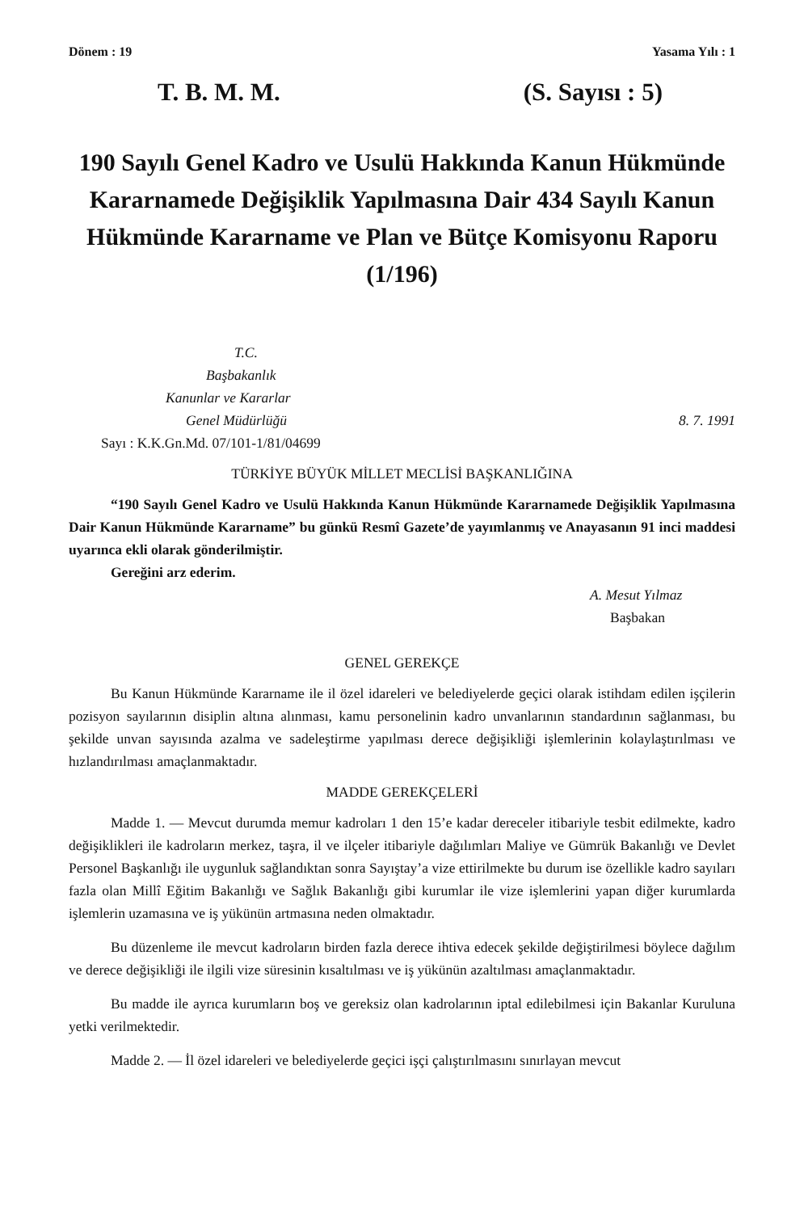Dönem : 19 Yasama Yılı : 1
T. B. M. M. (S. Sayısı : 5)
190 Sayılı Genel Kadro ve Usulü Hakkında Kanun Hükmünde Kararnamede Değişiklik Yapılmasına Dair 434 Sayılı Kanun Hükmünde Kararname ve Plan ve Bütçe Komisyonu Raporu (1/196)
T.C.
Başbakanlık
Kanunlar ve Kararlar
Genel Müdürlüğü 8. 7. 1991
Sayı : K.K.Gn.Md. 07/101-1/81/04699
TÜRKİYE BÜYÜK MİLLET MECLİSİ BAŞKANLIĞINA
“190 Sayılı Genel Kadro ve Usulü Hakkında Kanun Hükmünde Kararnamede Değişiklik Yapılmasına Dair Kanun Hükmünde Kararname” bu günkü Resmî Gazete’de yayımlanmış ve Anayasanın 91 inci maddesi uyarınca ekli olarak gönderilmiştir.
Gereğini arz ederim.
A. Mesut Yılmaz
Başbakan
GENEL GEREKÇE
Bu Kanun Hükmünde Kararname ile il özel idareleri ve belediyelerde geçici olarak istihdam edilen işçilerin pozisyon sayılarının disiplin altına alınması, kamu personelinin kadro unvanlarının standardının sağlanması, bu şekilde unvan sayısında azalma ve sadeleştirme yapılması derece değişikliği işlemlerinin kolaylaştırılması ve hızlandırılması amaçlanmaktadır.
MADDE GEREKÇELERİ
Madde 1. — Mevcut durumda memur kadroları 1 den 15’e kadar dereceler itibariyle tesbit edilmekte, kadro değişiklikleri ile kadroların merkez, taşra, il ve ilçeler itibariyle dağılımları Maliye ve Gümrük Bakanlığı ve Devlet Personel Başkanlığı ile uygunluk sağlandıktan sonra Sayıştay’a vize ettirilmekte bu durum ise özellikle kadro sayıları fazla olan Millî Eğitim Bakanlığı ve Sağlık Bakanlığı gibi kurumlar ile vize işlemlerini yapan diğer kurumlarda işlemlerin uzamasına ve iş yükünün artmasına neden olmaktadır.
Bu düzenleme ile mevcut kadroların birden fazla derece ihtiva edecek şekilde değiştirilmesi böylece dağılım ve derece değişikliği ile ilgili vize süresinin kısaltılması ve iş yükünün azaltılması amaçlanmaktadır.
Bu madde ile ayrıca kurumların boş ve gereksiz olan kadrolarının iptal edilebilmesi için Bakanlar Kuruluna yetki verilmektedir.
Madde 2. — İl özel idareleri ve belediyelerde geçici işçi çalıştırılmasını sınırlayan mevcut